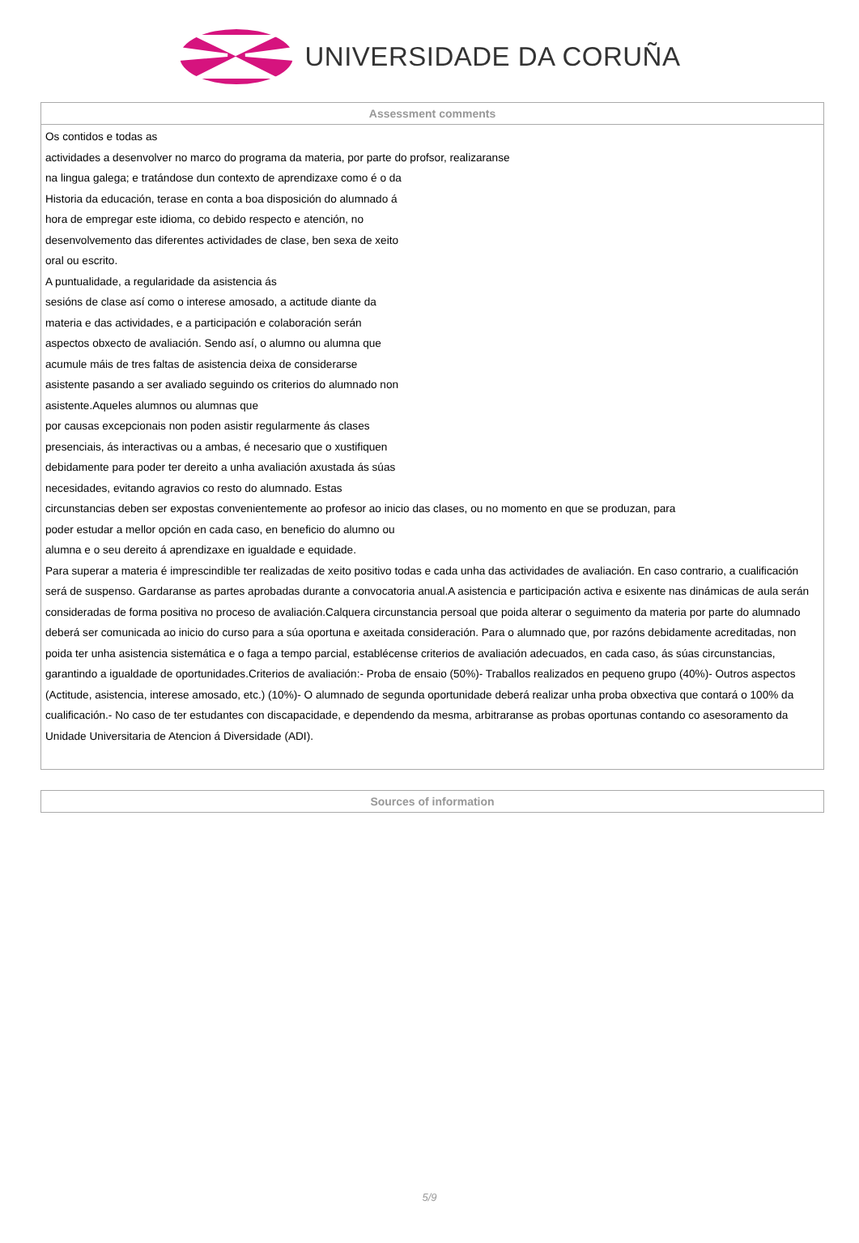UNIVERSIDADE DA CORUÑA
| Assessment comments |
| --- |
| Os contidos e todas as actividades a desenvolver no marco do programa da materia, por parte do profsor, realizaranse na lingua galega; e tratándose dun contexto de aprendizaxe como é o da Historia da educación, terase en conta a boa disposición do alumnado á hora de empregar este idioma, co debido respecto e atención, no desenvolvemento das diferentes actividades de clase, ben sexa de xeito oral ou escrito. A puntualidade, a regularidade da asistencia ás sesións de clase así como o interese amosado, a actitude diante da materia e das actividades, e a participación e colaboración serán aspectos obxecto de avaliación. Sendo así, o alumno ou alumna que acumule máis de tres faltas de asistencia deixa de considerarse asistente pasando a ser avaliado seguindo os criterios do alumnado non asistente.Aqueles alumnos ou alumnas que por causas excepcionais non poden asistir regularmente ás clases presenciais, ás interactivas ou a ambas, é necesario que o xustifiquen debidamente para poder ter dereito a unha avaliación axustada ás súas necesidades, evitando agravios co resto do alumnado. Estas circunstancias deben ser expostas convenientemente ao profesor ao inicio das clases, ou no momento en que se produzan, para poder estudar a mellor opción en cada caso, en beneficio do alumno ou alumna e o seu dereito á aprendizaxe en igualdade e equidade. Para superar a materia é imprescindible ter realizadas de xeito positivo todas e cada unha das actividades de avaliación. En caso contrario, a cualificación será de suspenso. Gardaranse as partes aprobadas durante a convocatoria anual.A asistencia e participación activa e esixente nas dinámicas de aula serán consideradas de forma positiva no proceso de avaliación.Calquera circunstancia persoal que poida alterar o seguimento da materia por parte do alumnado deberá ser comunicada ao inicio do curso para a súa oportuna e axeitada consideración. Para o alumnado que, por razóns debidamente acreditadas, non poida ter unha asistencia sistemática e o faga a tempo parcial, establécense criterios de avaliación adecuados, en cada caso, ás súas circunstancias, garantindo a igualdade de oportunidades.Criterios de avaliación:- Proba de ensaio (50%)- Traballos realizados en pequeno grupo (40%)- Outros aspectos (Actitude, asistencia, interese amosado, etc.) (10%)- O alumnado de segunda oportunidade deberá realizar unha proba obxectiva que contará o 100% da cualificación.- No caso de ter estudantes con discapacidade, e dependendo da mesma, arbitraranse as probas oportunas contando co asesoramento da Unidade Universitaria de Atencion á Diversidade (ADI). |
| Sources of information |
| --- |
5/9